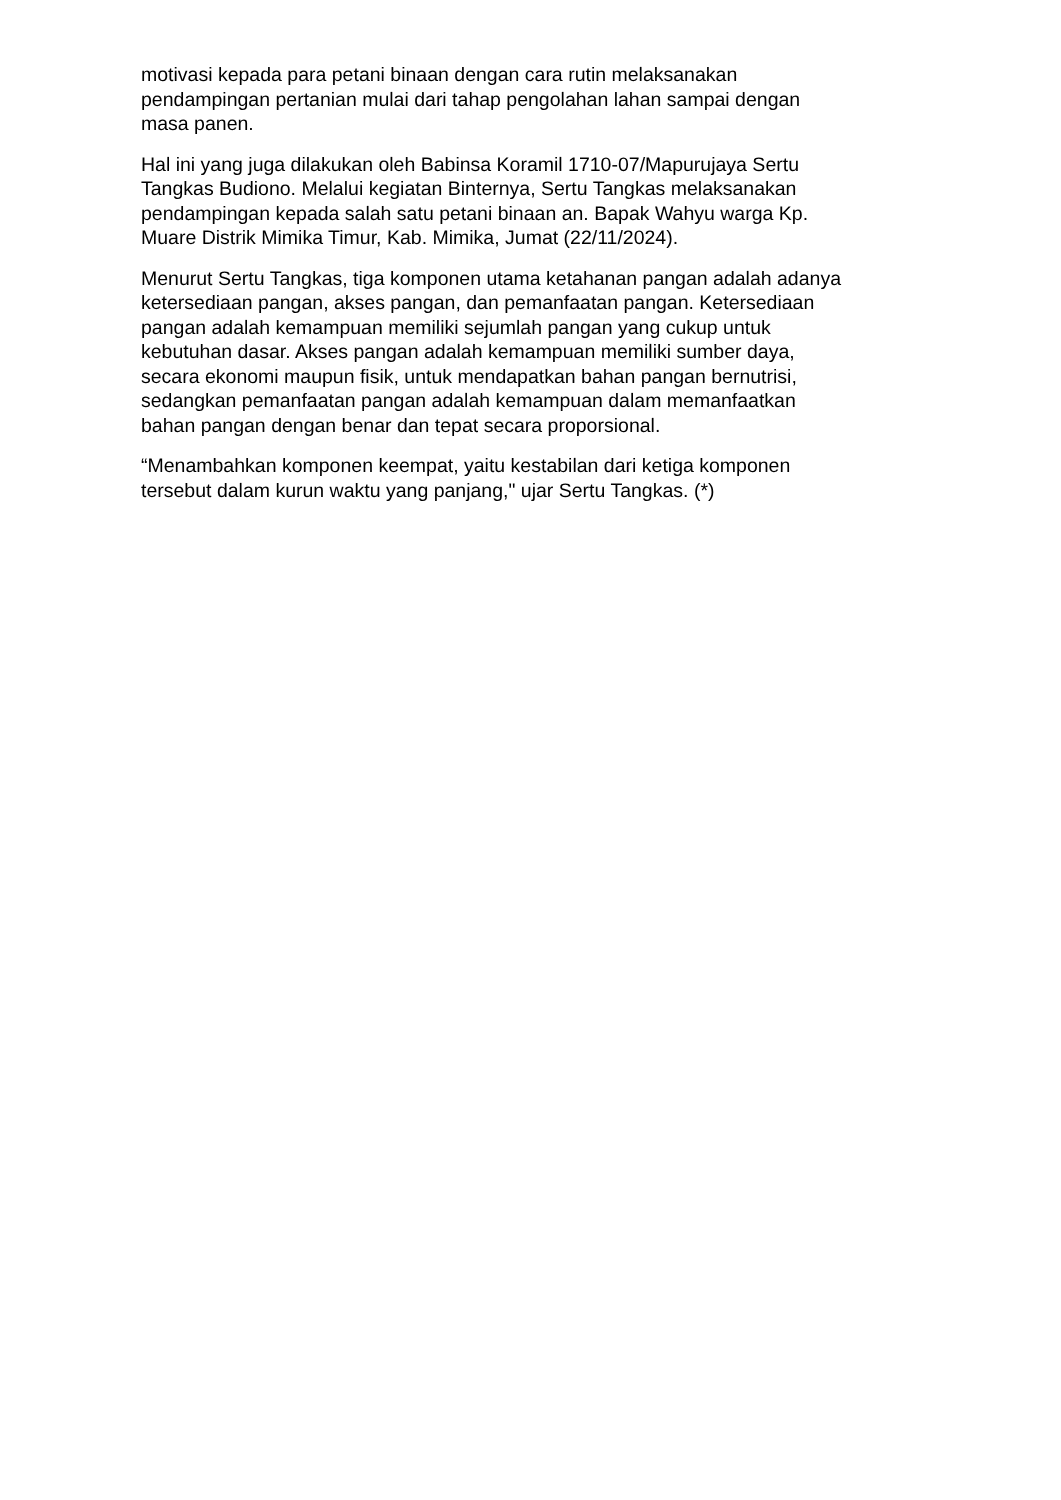motivasi kepada para petani binaan dengan cara rutin melaksanakan
pendampingan pertanian mulai dari tahap pengolahan lahan sampai dengan
masa panen.
Hal ini yang juga dilakukan oleh Babinsa Koramil 1710-07/Mapurujaya Sertu
Tangkas Budiono. Melalui kegiatan Binternya, Sertu Tangkas melaksanakan
pendampingan kepada salah satu petani binaan an. Bapak Wahyu warga Kp.
Muare Distrik Mimika Timur, Kab. Mimika, Jumat (22/11/2024).
Menurut Sertu Tangkas, tiga komponen utama ketahanan pangan adalah adanya
ketersediaan pangan, akses pangan, dan pemanfaatan pangan. Ketersediaan
pangan adalah kemampuan memiliki sejumlah pangan yang cukup untuk
kebutuhan dasar. Akses pangan adalah kemampuan memiliki sumber daya,
secara ekonomi maupun fisik, untuk mendapatkan bahan pangan bernutrisi,
sedangkan pemanfaatan pangan adalah kemampuan dalam memanfaatkan
bahan pangan dengan benar dan tepat secara proporsional.
“Menambahkan komponen keempat, yaitu kestabilan dari ketiga komponen
tersebut dalam kurun waktu yang panjang," ujar Sertu Tangkas. (*)